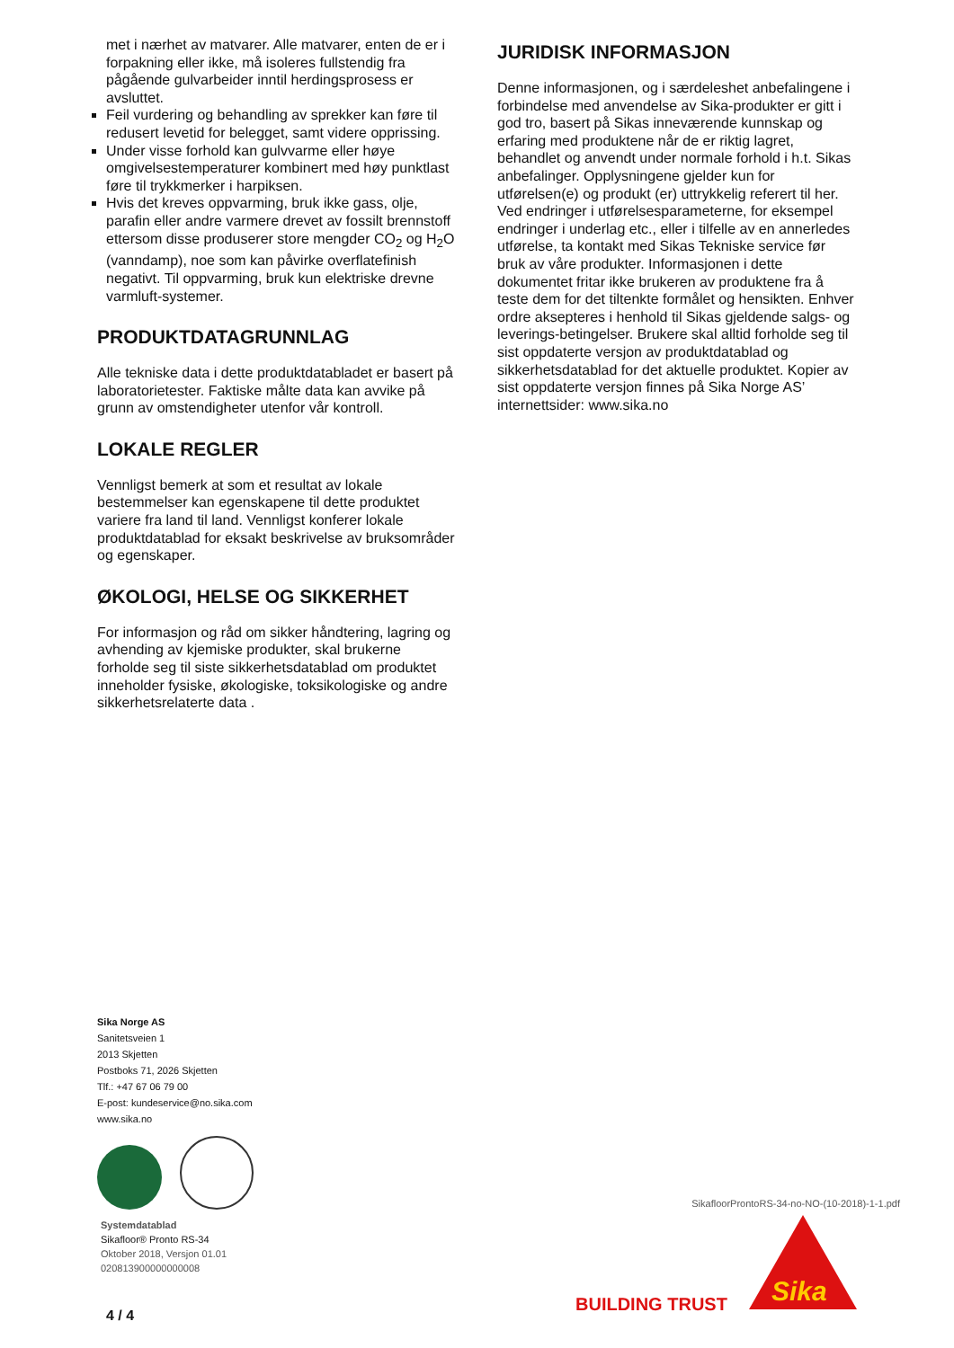met i nærhet av matvarer. Alle matvarer, enten de er i forpakning eller ikke, må isoleres fullstendig fra pågående gulvarbeider inntil herdingsprosess er avsluttet.
Feil vurdering og behandling av sprekker kan føre til redusert levetid for belegget, samt videre opprissing.
Under visse forhold kan gulvvarme eller høye omgivelsestemperaturer kombinert med høy punktlast føre til trykkmerker i harpiksen.
Hvis det kreves oppvarming, bruk ikke gass, olje, parafin eller andre varmere drevet av fossilt brennstoff ettersom disse produserer store mengder CO<sub>2</sub> og H<sub>2</sub>O (vanndamp), noe som kan påvirke overflatefinish negativt. Til oppvarming, bruk kun elektriske drevne varmluft-systemer.
PRODUKTDATAGRUNNLAG
Alle tekniske data i dette produktdatabladet er basert på laboratorietester. Faktiske målte data kan avvike på grunn av omstendigheter utenfor vår kontroll.
LOKALE REGLER
Vennligst bemerk at som et resultat av lokale bestemmelser kan egenskapene til dette produktet variere fra land til land. Vennligst konferer lokale produktdatablad for eksakt beskrivelse av bruksområder og egenskaper.
ØKOLOGI, HELSE OG SIKKERHET
For informasjon og råd om sikker håndtering, lagring og avhending av kjemiske produkter, skal brukerne forholde seg til siste sikkerhetsdatablad om produktet inneholder fysiske, økologiske, toksikologiske og andre sikkerhetsrelaterte data .
JURIDISK INFORMASJON
Denne informasjonen, og i særdeleshet anbefalingene i forbindelse med anvendelse av Sika-produkter er gitt i god tro, basert på Sikas inneværende kunnskap og erfaring med produktene når de er riktig lagret, behandlet og anvendt under normale forhold i h.t. Sikas anbefalinger. Opplysningene gjelder kun for utførelsen(e) og produkt (er) uttrykkelig referert til her. Ved endringer i utførelsesparameterne, for eksempel endringer i underlag etc., eller i tilfelle av en annerledes utførelse, ta kontakt med Sikas Tekniske service før bruk av våre produkter. Informasjonen i dette dokumentet fritar ikke brukeren av produktene fra å teste dem for det tiltenkte formålet og hensikten. Enhver ordre aksepteres i henhold til Sikas gjeldende salgs- og leverings-betingelser. Brukere skal alltid forholde seg til sist oppdaterte versjon av produktdatablad og sikkerhetsdatablad for det aktuelle produktet. Kopier av sist oppdaterte versjon finnes på Sika Norge AS’ internettsider: www.sika.no
Sika Norge AS
Sanitetsveien 1
2013 Skjetten
Postboks 71, 2026 Skjetten
Tlf.: +47 67 06 79 00
E-post: kundeservice@no.sika.com
www.sika.no
Systemdatablad
Sikafloor® Pronto RS-34
Oktober 2018, Versjon 01.01
020813900000000008
4 / 4
SikafloorProntoRS-34-no-NO-(10-2018)-1-1.pdf
BUILDING TRUST Sika